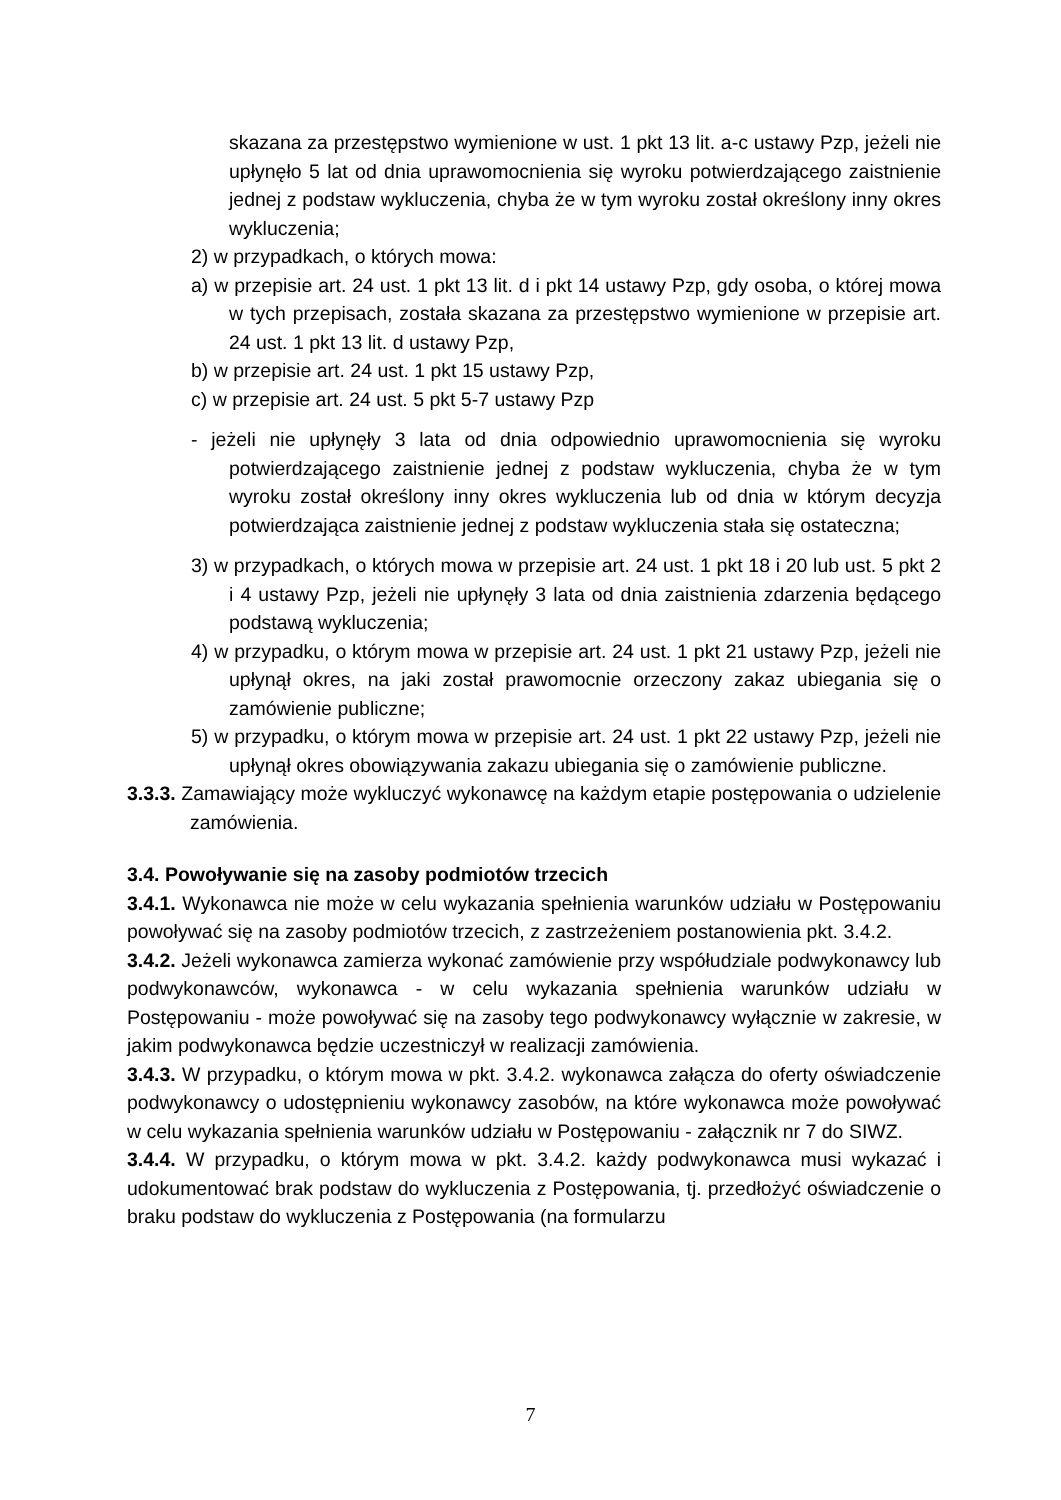skazana za przestępstwo wymienione w ust. 1 pkt 13 lit. a-c ustawy Pzp, jeżeli nie upłynęło 5 lat od dnia uprawomocnienia się wyroku potwierdzającego zaistnienie jednej z podstaw wykluczenia, chyba że w tym wyroku został określony inny okres wykluczenia;
2) w przypadkach, o których mowa:
a) w przepisie art. 24 ust. 1 pkt 13 lit. d i pkt 14 ustawy Pzp, gdy osoba, o której mowa w tych przepisach, została skazana za przestępstwo wymienione w przepisie art. 24 ust. 1 pkt 13 lit. d ustawy Pzp,
b) w przepisie art. 24 ust. 1 pkt 15 ustawy Pzp,
c) w przepisie art. 24 ust. 5 pkt 5-7 ustawy Pzp
- jeżeli nie upłynęły 3 lata od dnia odpowiednio uprawomocnienia się wyroku potwierdzającego zaistnienie jednej z podstaw wykluczenia, chyba że w tym wyroku został określony inny okres wykluczenia lub od dnia w którym decyzja potwierdzająca zaistnienie jednej z podstaw wykluczenia stała się ostateczna;
3) w przypadkach, o których mowa w przepisie art. 24 ust. 1 pkt 18 i 20 lub ust. 5 pkt 2 i 4 ustawy Pzp, jeżeli nie upłynęły 3 lata od dnia zaistnienia zdarzenia będącego podstawą wykluczenia;
4) w przypadku, o którym mowa w przepisie art. 24 ust. 1 pkt 21 ustawy Pzp, jeżeli nie upłynął okres, na jaki został prawomocnie orzeczony zakaz ubiegania się o zamówienie publiczne;
5) w przypadku, o którym mowa w przepisie art. 24 ust. 1 pkt 22 ustawy Pzp, jeżeli nie upłynął okres obowiązywania zakazu ubiegania się o zamówienie publiczne.
3.3.3. Zamawiający może wykluczyć wykonawcę na każdym etapie postępowania o udzielenie zamówienia.
3.4. Powoływanie się na zasoby podmiotów trzecich
3.4.1. Wykonawca nie może w celu wykazania spełnienia warunków udziału w Postępowaniu powoływać się na zasoby podmiotów trzecich, z zastrzeżeniem postanowienia pkt. 3.4.2.
3.4.2. Jeżeli wykonawca zamierza wykonać zamówienie przy współudziale podwykonawcy lub podwykonawców, wykonawca - w celu wykazania spełnienia warunków udziału w Postępowaniu - może powoływać się na zasoby tego podwykonawcy wyłącznie w zakresie, w jakim podwykonawca będzie uczestniczył w realizacji zamówienia.
3.4.3. W przypadku, o którym mowa w pkt. 3.4.2. wykonawca załącza do oferty oświadczenie podwykonawcy o udostępnieniu wykonawcy zasobów, na które wykonawca może powoływać w celu wykazania spełnienia warunków udziału w Postępowaniu - załącznik nr 7 do SIWZ.
3.4.4. W przypadku, o którym mowa w pkt. 3.4.2. każdy podwykonawca musi wykazać i udokumentować brak podstaw do wykluczenia z Postępowania, tj. przedłożyć oświadczenie o braku podstaw do wykluczenia z Postępowania (na formularzu
7